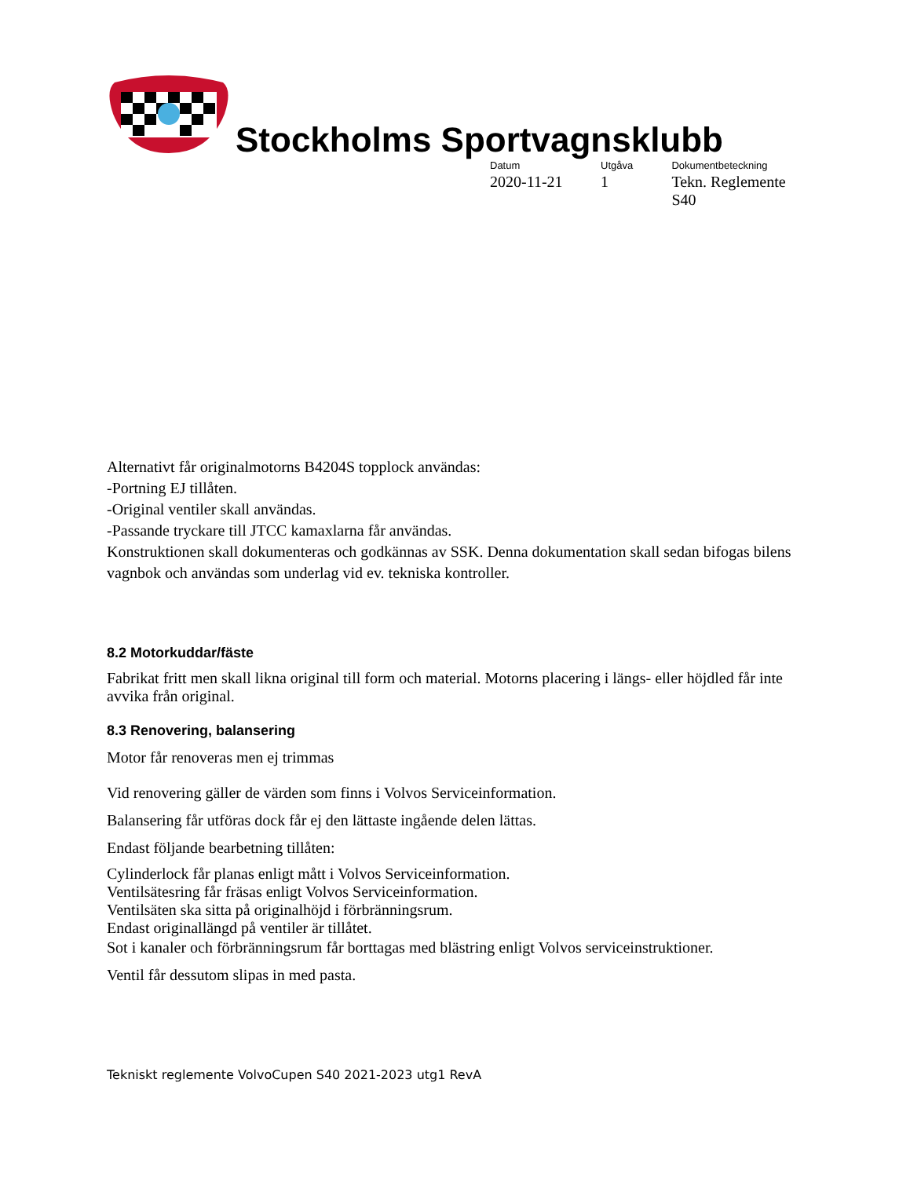Stockholms Sportvagnsklubb
Datum
2020-11-21
Utgåva
1
Dokumentbeteckning
Tekn. Reglemente S40
Alternativt får originalmotorns B4204S topplock användas:
-Portning EJ tillåten.
-Original ventiler skall användas.
-Passande tryckare till JTCC kamaxlarna får användas.
Konstruktionen skall dokumenteras och godkännas av SSK. Denna dokumentation skall sedan bifogas bilens vagnbok och användas som underlag vid ev. tekniska kontroller.
8.2 Motorkuddar/fäste
Fabrikat fritt men skall likna original till form och material. Motorns placering i längs- eller höjdled får inte avvika från original.
8.3 Renovering, balansering
Motor får renoveras men ej trimmas
Vid renovering gäller de värden som finns i Volvos Serviceinformation.
Balansering får utföras dock får ej den lättaste ingående delen lättas.
Endast följande bearbetning tillåten:
Cylinderlock får planas enligt mått i Volvos Serviceinformation.
Ventilsätesring får fräsas enligt Volvos Serviceinformation.
Ventilsäten ska sitta på originalhöjd i förbränningsrum.
Endast originallängd på ventiler är tillåtet.
Sot i kanaler och förbränningsrum får borttagas med blästring enligt Volvos serviceinstruktioner.
Ventil får dessutom slipas in med pasta.
Tekniskt reglemente VolvoCupen S40 2021-2023 utg1 RevA